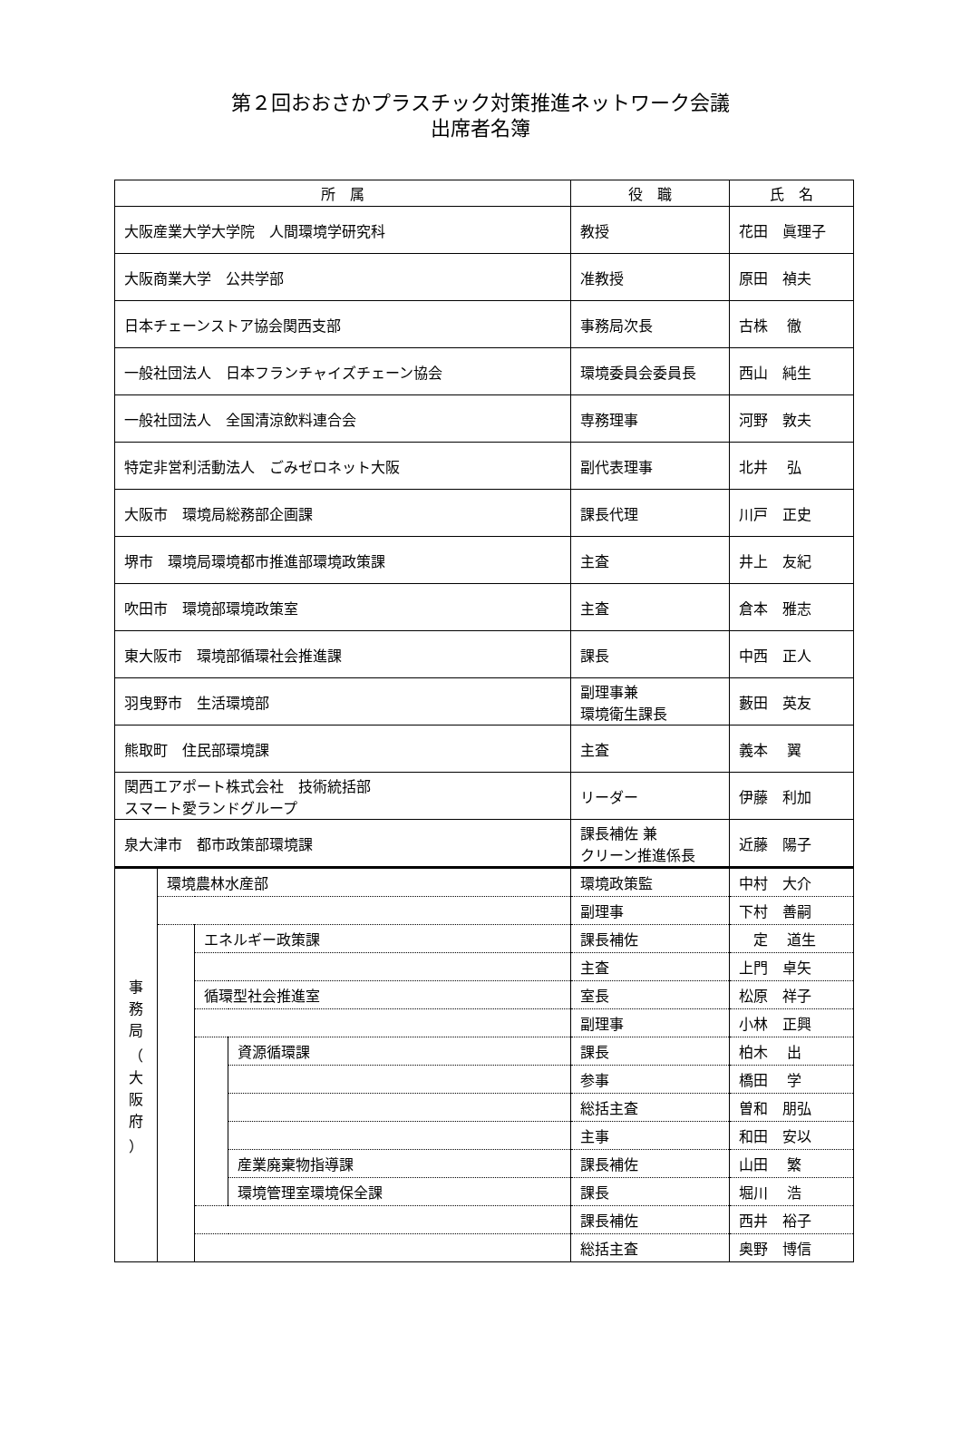第２回おおさかプラスチック対策推進ネットワーク会議
出席者名簿
| 所 属 | | | | 役 職 | 氏 名 |
| --- | --- | --- | --- | --- | --- |
| 大阪産業大学大学院 人間環境学研究科 | | | | 教授 | 花田 眞理子 |
| 大阪商業大学 公共学部 | | | | 准教授 | 原田 禎夫 |
| 日本チェーンストア協会関西支部 | | | | 事務局次長 | 古株 徹 |
| 一般社団法人 日本フランチャイズチェーン協会 | | | | 環境委員会委員長 | 西山 純生 |
| 一般社団法人 全国清涼飲料連合会 | | | | 専務理事 | 河野 敦夫 |
| 特定非営利活動法人 ごみゼロネット大阪 | | | | 副代表理事 | 北井 弘 |
| 大阪市 環境局総務部企画課 | | | | 課長代理 | 川戸 正史 |
| 堺市 環境局環境都市推進部環境政策課 | | | | 主査 | 井上 友紀 |
| 吹田市 環境部環境政策室 | | | | 主査 | 倉本 雅志 |
| 東大阪市 環境部循環社会推進課 | | | | 課長 | 中西 正人 |
| 羽曳野市 生活環境部 | | | | 副理事兼 環境衛生課長 | 藪田 英友 |
| 熊取町 住民部環境課 | | | | 主査 | 義本 翼 |
| 関西エアポート株式会社 技術統括部 スマート愛ランドグループ | | | | リーダー | 伊藤 利加 |
| 泉大津市 都市政策部環境課 | | | | 課長補佐 兼 クリーン推進係長 | 近藤 陽子 |
| 事 務 局 （ 大 阪 府 ） | 環境農林水産部 | | | 環境政策監 | 中村 大介 |
| | | | | 副理事 | 下村 善嗣 |
| | | エネルギー政策課 | | 課長補佐 | 定 道生 |
| | | | | 主査 | 上門 卓矢 |
| | | 循環型社会推進室 | | 室長 | 松原 祥子 |
| | | | | 副理事 | 小林 正興 |
| | | | 資源循環課 | 課長 | 柏木 出 |
| | | | | 参事 | 橋田 学 |
| | | | | 総括主査 | 曽和 朋弘 |
| | | | | 主事 | 和田 安以 |
| | | | 産業廃棄物指導課 | 課長補佐 | 山田 繁 |
| | | | 環境管理室環境保全課 | 課長 | 堀川 浩 |
| | | | | 課長補佐 | 西井 裕子 |
| | | | | 総括主査 | 奥野 博信 |